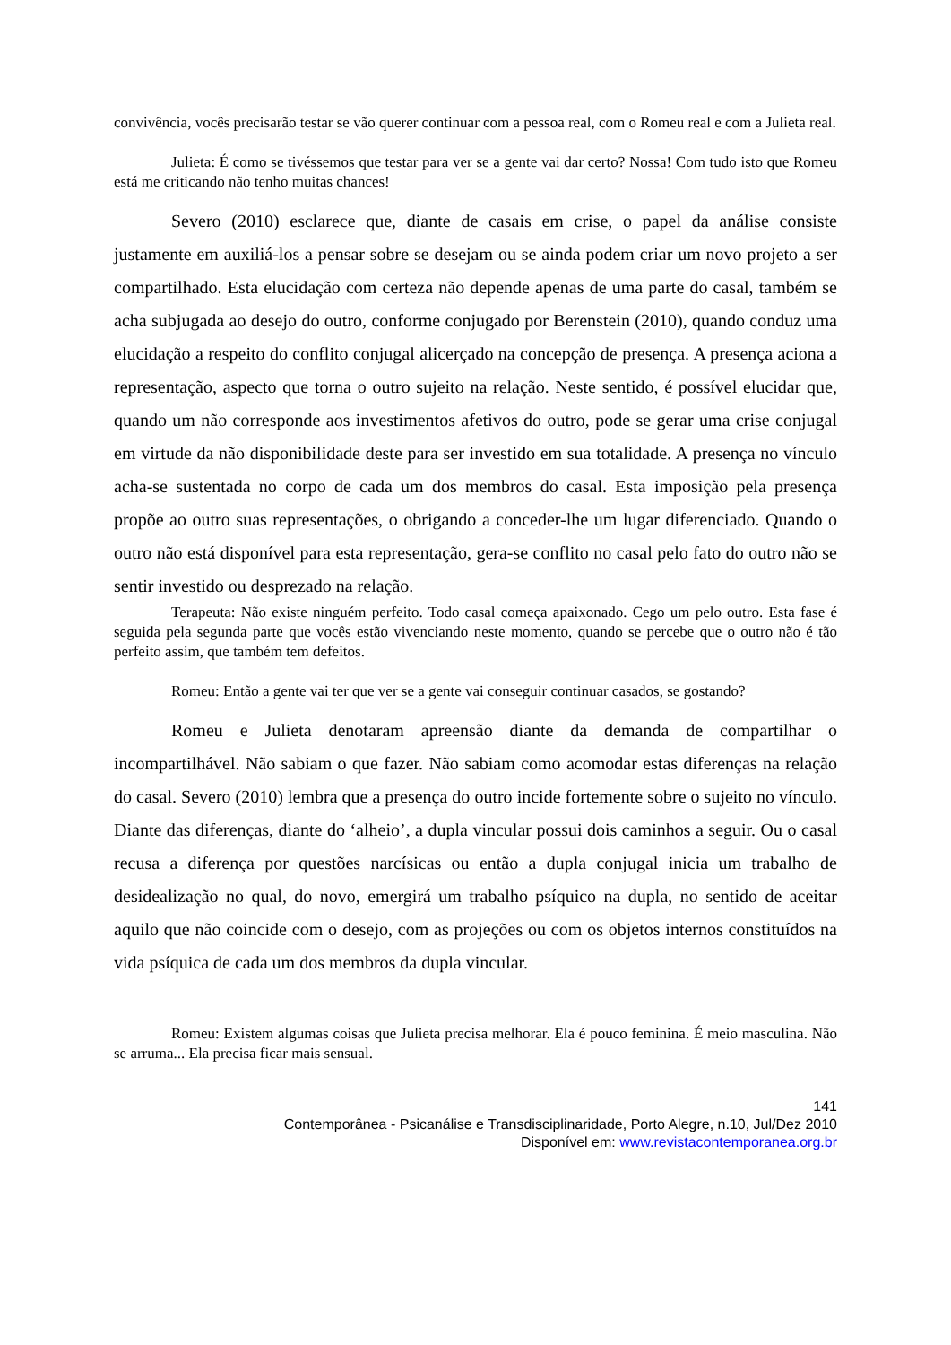convivência, vocês precisarão testar se vão querer continuar com a pessoa real, com o Romeu real e com a Julieta real.
Julieta: É como se tivéssemos que testar para ver se a gente vai dar certo? Nossa! Com tudo isto que Romeu está me criticando não tenho muitas chances!
Severo (2010) esclarece que, diante de casais em crise, o papel da análise consiste justamente em auxiliá-los a pensar sobre se desejam ou se ainda podem criar um novo projeto a ser compartilhado. Esta elucidação com certeza não depende apenas de uma parte do casal, também se acha subjugada ao desejo do outro, conforme conjugado por Berenstein (2010), quando conduz uma elucidação a respeito do conflito conjugal alicerçado na concepção de presença. A presença aciona a representação, aspecto que torna o outro sujeito na relação. Neste sentido, é possível elucidar que, quando um não corresponde aos investimentos afetivos do outro, pode se gerar uma crise conjugal em virtude da não disponibilidade deste para ser investido em sua totalidade. A presença no vínculo acha-se sustentada no corpo de cada um dos membros do casal. Esta imposição pela presença propõe ao outro suas representações, o obrigando a conceder-lhe um lugar diferenciado. Quando o outro não está disponível para esta representação, gera-se conflito no casal pelo fato do outro não se sentir investido ou desprezado na relação.
Terapeuta: Não existe ninguém perfeito. Todo casal começa apaixonado. Cego um pelo outro. Esta fase é seguida pela segunda parte que vocês estão vivenciando neste momento, quando se percebe que o outro não é tão perfeito assim, que também tem defeitos.
Romeu: Então a gente vai ter que ver se a gente vai conseguir continuar casados, se gostando?
Romeu e Julieta denotaram apreensão diante da demanda de compartilhar o incompartilhável. Não sabiam o que fazer. Não sabiam como acomodar estas diferenças na relação do casal. Severo (2010) lembra que a presença do outro incide fortemente sobre o sujeito no vínculo. Diante das diferenças, diante do ‘alheio’, a dupla vincular possui dois caminhos a seguir. Ou o casal recusa a diferença por questões narcísicas ou então a dupla conjugal inicia um trabalho de desidealização no qual, do novo, emergirá um trabalho psíquico na dupla, no sentido de aceitar aquilo que não coincide com o desejo, com as projeções ou com os objetos internos constituídos na vida psíquica de cada um dos membros da dupla vincular.
Romeu: Existem algumas coisas que Julieta precisa melhorar. Ela é pouco feminina. É meio masculina. Não se arruma... Ela precisa ficar mais sensual.
141
Contemporânea - Psicanálise e Transdisciplinaridade, Porto Alegre, n.10, Jul/Dez 2010
Disponível em: www.revistacontemporanea.org.br